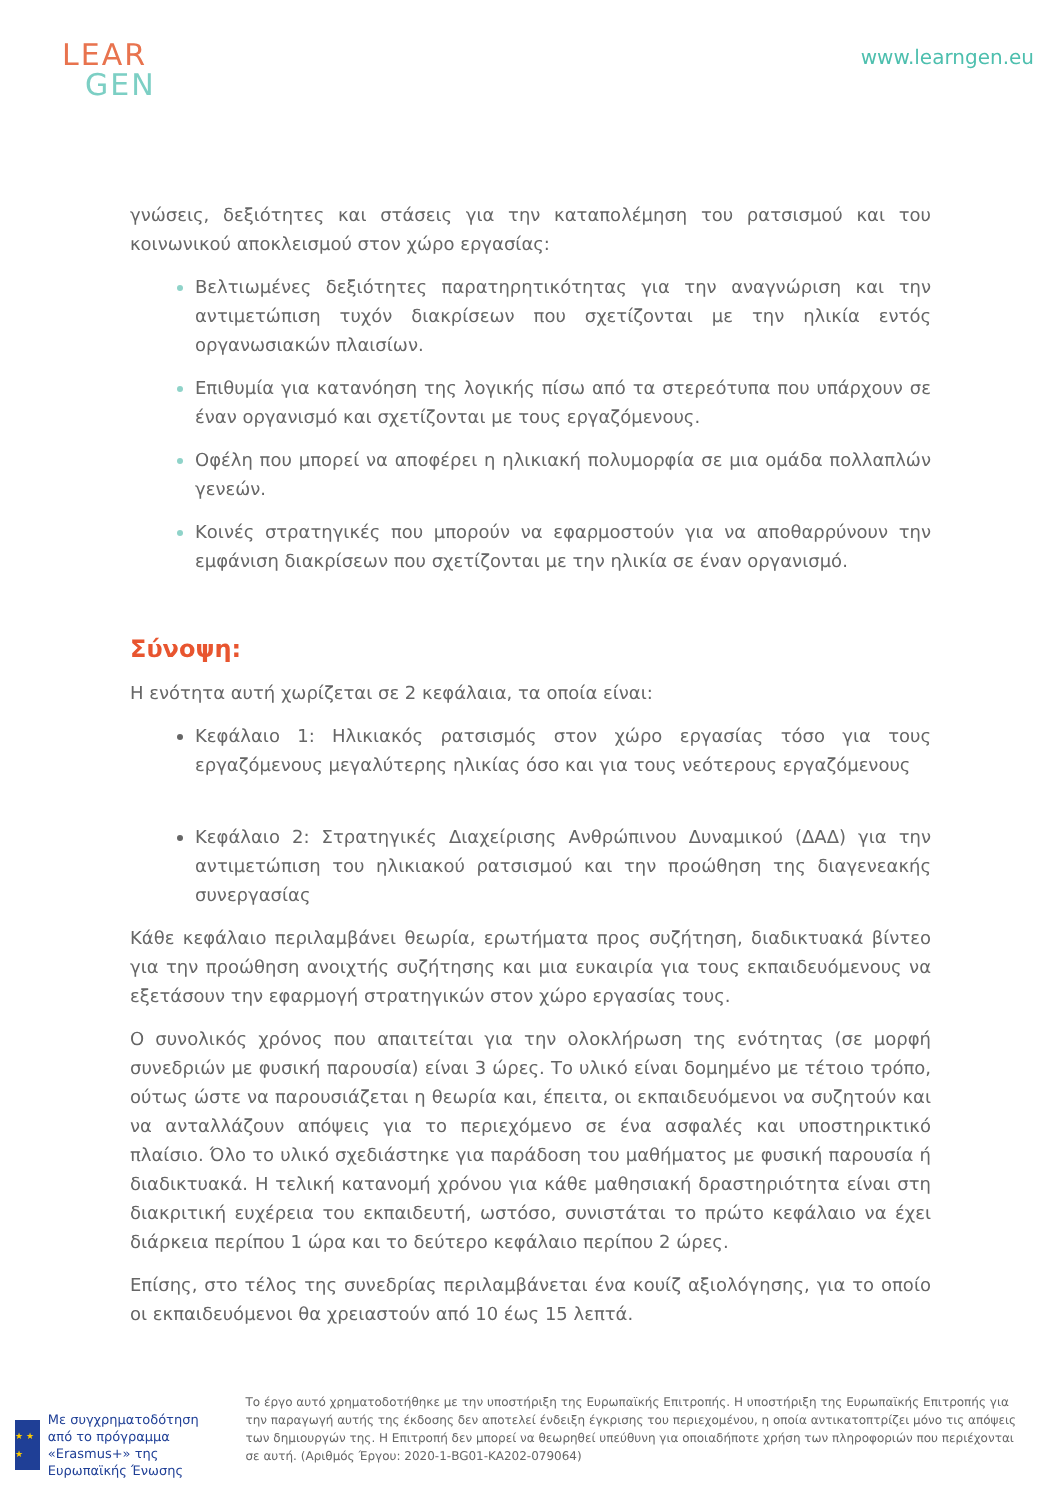LEAR
GEN
www.learngen.eu
γνώσεις, δεξιότητες και στάσεις για την καταπολέμηση του ρατσισμού και του κοινωνικού αποκλεισμού στον χώρο εργασίας:
Βελτιωμένες δεξιότητες παρατηρητικότητας για την αναγνώριση και την αντιμετώπιση τυχόν διακρίσεων που σχετίζονται με την ηλικία εντός οργανωσιακών πλαισίων.
Επιθυμία για κατανόηση της λογικής πίσω από τα στερεότυπα που υπάρχουν σε έναν οργανισμό και σχετίζονται με τους εργαζόμενους.
Οφέλη που μπορεί να αποφέρει η ηλικιακή πολυμορφία σε μια ομάδα πολλαπλών γενεών.
Κοινές στρατηγικές που μπορούν να εφαρμοστούν για να αποθαρρύνουν την εμφάνιση διακρίσεων που σχετίζονται με την ηλικία σε έναν οργανισμό.
Σύνοψη:
Η ενότητα αυτή χωρίζεται σε 2 κεφάλαια, τα οποία είναι:
Κεφάλαιο 1: Ηλικιακός ρατσισμός στον χώρο εργασίας τόσο για τους εργαζόμενους μεγαλύτερης ηλικίας όσο και για τους νεότερους εργαζόμενους
Κεφάλαιο 2: Στρατηγικές Διαχείρισης Ανθρώπινου Δυναμικού (ΔΑΔ) για την αντιμετώπιση του ηλικιακού ρατσισμού και την προώθηση της διαγενεακής συνεργασίας
Κάθε κεφάλαιο περιλαμβάνει θεωρία, ερωτήματα προς συζήτηση, διαδικτυακά βίντεο για την προώθηση ανοιχτής συζήτησης και μια ευκαιρία για τους εκπαιδευόμενους να εξετάσουν την εφαρμογή στρατηγικών στον χώρο εργασίας τους.
Ο συνολικός χρόνος που απαιτείται για την ολοκλήρωση της ενότητας (σε μορφή συνεδριών με φυσική παρουσία) είναι 3 ώρες. Το υλικό είναι δομημένο με τέτοιο τρόπο, ούτως ώστε να παρουσιάζεται η θεωρία και, έπειτα, οι εκπαιδευόμενοι να συζητούν και να ανταλλάζουν απόψεις για το περιεχόμενο σε ένα ασφαλές και υποστηρικτικό πλαίσιο. Όλο το υλικό σχεδιάστηκε για παράδοση του μαθήματος με φυσική παρουσία ή διαδικτυακά. Η τελική κατανομή χρόνου για κάθε μαθησιακή δραστηριότητα είναι στη διακριτική ευχέρεια του εκπαιδευτή, ωστόσο, συνιστάται το πρώτο κεφάλαιο να έχει διάρκεια περίπου 1 ώρα και το δεύτερο κεφάλαιο περίπου 2 ώρες.
Επίσης, στο τέλος της συνεδρίας περιλαμβάνεται ένα κουίζ αξιολόγησης, για το οποίο οι εκπαιδευόμενοι θα χρειαστούν από 10 έως 15 λεπτά.
★ ★ ★
Με συγχρηματοδότηση από το πρόγραμμα «Erasmus+» της Ευρωπαϊκής Ένωσης
Το έργο αυτό χρηματοδοτήθηκε με την υποστήριξη της Ευρωπαϊκής Επιτροπής. Η υποστήριξη της Ευρωπαϊκής Επιτροπής για την παραγωγή αυτής της έκδοσης δεν αποτελεί ένδειξη έγκρισης του περιεχομένου, η οποία αντικατοπτρίζει μόνο τις απόψεις των δημιουργών της. Η Επιτροπή δεν μπορεί να θεωρηθεί υπεύθυνη για οποιαδήποτε χρήση των πληροφοριών που περιέχονται σε αυτή. (Αριθμός Έργου: 2020-1-BG01-KA202-079064)